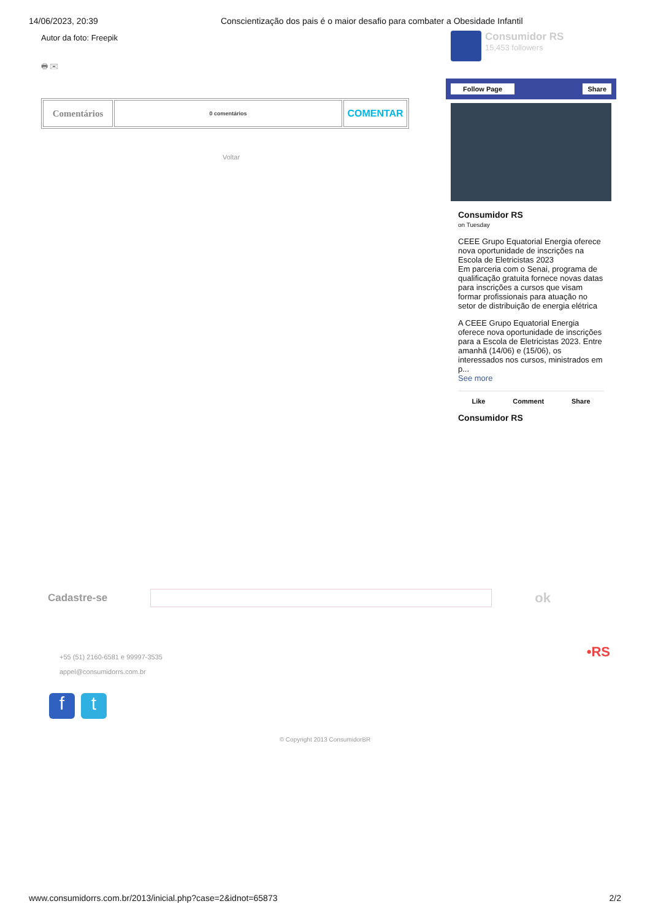14/06/2023, 20:39 Conscientização dos pais é o maior desafio para combater a Obesidade Infantil
Autor da foto: Freepik
🖶 ✉
| Comentários | 0 comentários | COMENTAR |
Voltar
Consumidor RS
15,453 followers
Follow Page Share
Consumidor RS
on Tuesday
CEEE Grupo Equatorial Energia oferece nova oportunidade de inscrições na Escola de Eletricistas 2023
Em parceria com o Senai, programa de qualificação gratuita fornece novas datas para inscrições a cursos que visam formar profissionais para atuação no setor de distribuição de energia elétrica
A CEEE Grupo Equatorial Energia oferece nova oportunidade de inscrições para a Escola de Eletricistas 2023. Entre amanhã (14/06) e (15/06), os interessados nos cursos, ministrados em p...
See more
Like Comment Share
Consumidor RS
Cadastre-se
ok
+55 (51) 2160-6581 e 99997-3535
appel@consumidorrs.com.br
•RS
f t
© Copyright 2013 ConsumidorBR
www.consumidorrs.com.br/2013/inicial.php?case=2&idnot=65873 2/2